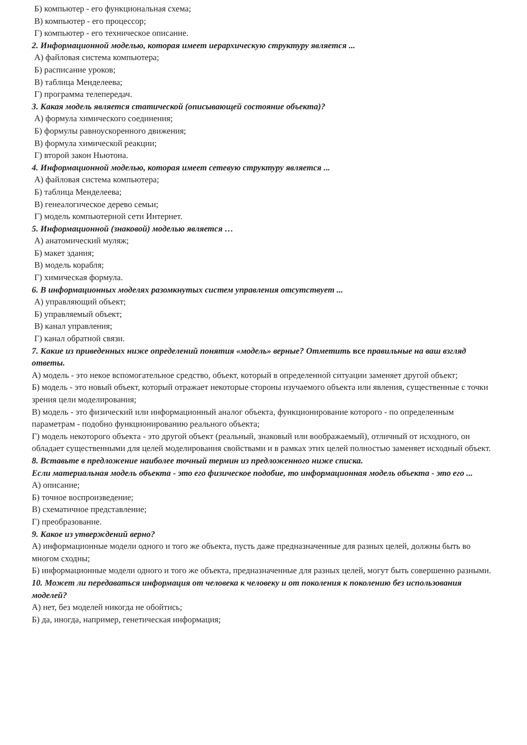Б) компьютер - его функциональная схема;
В) компьютер - его процессор;
Г) компьютер - его техническое описание.
2. Информационной моделью, которая имеет иерархическую структуру является ...
А) файловая система компьютера;
Б) расписание уроков;
В) таблица Менделеева;
Г) программа телепередач.
3. Какая модель является статической (описывающей состояние объекта)?
А) формула химического соединения;
Б) формулы равноускоренного движения;
В) формула химической реакции;
Г) второй закон Ньютона.
4. Информационной моделью, которая имеет сетевую структуру является ...
А) файловая система компьютера;
Б) таблица Менделеева;
В) генеалогическое дерево семьи;
Г) модель компьютерной сети Интернет.
5. Информационной (знаковой) моделью является …
А) анатомический муляж;
Б) макет здания;
В) модель корабля;
Г) химическая формула.
6. В информационных моделях разомкнутых систем управления отсутствует ...
А) управляющий объект;
Б) управляемый объект;
В) канал управления;
Г) канал обратной связи.
7. Какие из приведенных ниже определений понятия «модель» верные? Отметить все правильные на ваш взгляд ответы.
А) модель - это некое вспомогательное средство, объект, который в определенной ситуации заменяет другой объект;
Б) модель - это новый объект, который отражает некоторые стороны изучаемого объекта или явления, существенные с точки зрения цели моделирования;
В) модель - это физический или информационный аналог объекта, функционирование которого - по определенным параметрам - подобно функционированию реального объекта;
Г) модель некоторого объекта - это другой объект (реальный, знаковый или воображаемый), отличный от исходного, он обладает существенными для целей моделирования свойствами и в рамках этих целей полностью заменяет исходный объект.
8. Вставьте в предложение наиболее точный термин из предложенного ниже списка.
Если материальная модель объекта - это его физическое подобие, то информационная модель объекта - это его ...
А) описание;
Б) точное воспроизведение;
В) схематичное представление;
Г) преобразование.
9. Какое из утверждений верно?
А) информационные модели одного и того же объекта, пусть даже предназначенные для разных целей, должны быть во многом сходны;
Б) информационные модели одного и того же объекта, предназначенные для разных целей, могут быть совершенно разными.
10. Может ли передаваться информация от человека к человеку и от поколения к поколению без использования моделей?
А) нет, без моделей никогда не обойтись;
Б) да, иногда, например, генетическая информация;